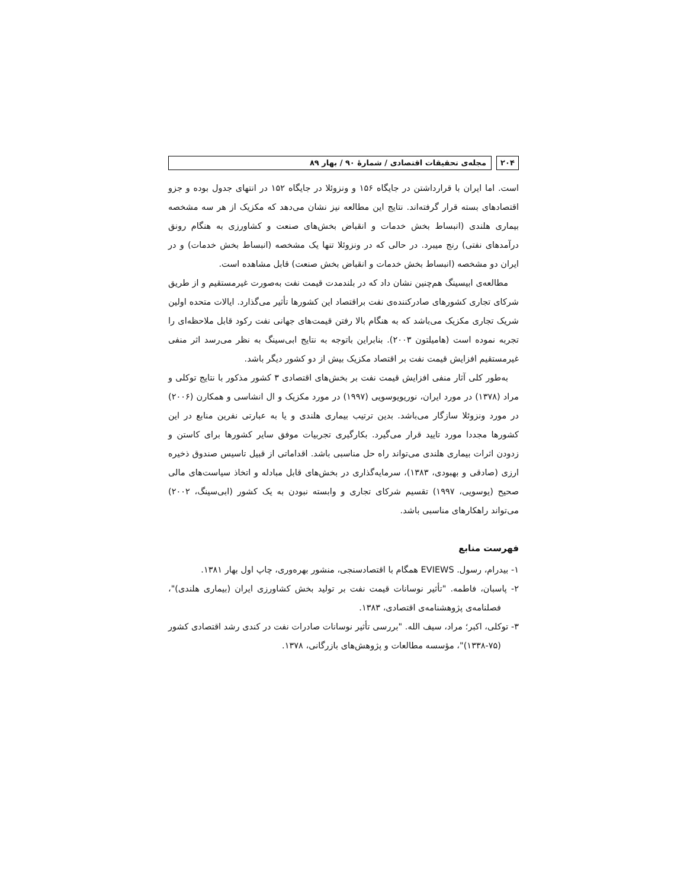۲۰۴ مجله‌ی تحقیقات اقتصادی / شمارهٔ ۹۰ / بهار ۸۹
است. اما ایران با قرارداشتن در جایگاه ۱۵۶ و ونزوئلا در جایگاه ۱۵۲ در انتهای جدول بوده و جزو اقتصادهای بسته قرار گرفته‌اند. نتایج این مطالعه نیز نشان می‌دهد که مکزیک از هر سه مشخصه بیماری هلندی (انبساط بخش خدمات و انقباض بخش‌های صنعت و کشاورزی به هنگام رونق درآمدهای نفتی) رنج میبرد. در حالی که در ونزوئلا تنها یک مشخصه (انبساط بخش خدمات) و در ایران دو مشخصه (انبساط بخش خدمات و انقباض بخش صنعت) قابل مشاهده است.
مطالعه‌ی ابیسینگ هم‌چنین نشان داد که در بلندمدت قیمت نفت به‌صورت غیرمستقیم و از طریق شرکای تجاری کشورهای صادرکننده‌ی نفت براقتصاد این کشورها تأثیر می‌گذارد. ایالات متحده اولین شریک تجاری مکزیک می‌باشد که به هنگام بالا رفتن قیمت‌های جهانی نفت رکود قابل ملاحظه‌ای را تجربه نموده است (هامیلتون ۲۰۰۳). بنابراین باتوجه به نتایج ابی‌سینگ به نظر می‌رسد اثر منفی غیرمستقیم افزایش قیمت نفت بر اقتصاد مکزیک بیش از دو کشور دیگر باشد.
به‌طور کلی آثار منفی افزایش قیمت نفت بر بخش‌های اقتصادی ۳ کشور مذکور با نتایج توکلی و مراد (۱۳۷۸) در مورد ایران، نوریویوسویی (۱۹۹۷) در مورد مکزیک و ال انشاسی و همکارن (۲۰۰۶) در مورد ونزوئلا سازگار می‌باشد. بدین ترتیب بیماری هلندی و یا به عبارتی نفرین منابع در این کشورها مجددا مورد تایید قرار می‌گیرد. بکارگیری تجربیات موفق سایر کشورها برای کاستن و زدودن اثرات بیماری هلندی می‌تواند راه حل مناسبی باشد. اقداماتی از قبیل تاسیس صندوق ذخیره ارزی (صادقی و بهبودی، ۱۳۸۳)، سرمایه‌گذاری در بخش‌های قابل مبادله و اتخاذ سیاست‌های مالی صحیح (یوسویی، ۱۹۹۷) تقسیم شرکای تجاری و وابسته نبودن به یک کشور (ابی‌سینگ، ۲۰۰۲) می‌تواند راهکارهای مناسبی باشد.
فهرست منابع
۱- بیدرام، رسول. EVIEWS همگام با اقتصادسنجی، منشور بهره‌وری، چاپ اول بهار ۱۳۸۱.
۲- پاسبان، فاطمه. "تأثیر نوسانات قیمت نفت بر تولید بخش کشاورزی ایران (بیماری هلندی)"، فصلنامه‌ی پژوهشنامه‌ی اقتصادی، ۱۳۸۳.
۳- توکلی، اکبر؛ مراد، سیف الله. "بررسی تأثیر نوسانات صادرات نفت در کندی رشد اقتصادی کشور (۷۵-۱۳۳۸)"، مؤسسه مطالعات و پژوهش‌های بازرگانی، ۱۳۷۸.